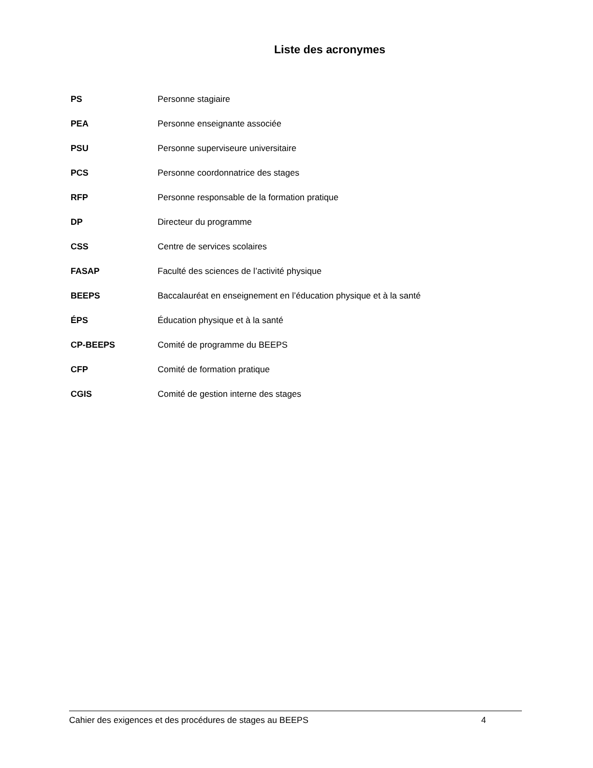Liste des acronymes
| PS | Personne stagiaire |
| PEA | Personne enseignante associée |
| PSU | Personne superviseure universitaire |
| PCS | Personne coordonnatrice des stages |
| RFP | Personne responsable de la formation pratique |
| DP | Directeur du programme |
| CSS | Centre de services scolaires |
| FASAP | Faculté des sciences de l’activité physique |
| BEEPS | Baccalauréat en enseignement en l’éducation physique et à la santé |
| ÉPS | Éducation physique et à la santé |
| CP-BEEPS | Comité de programme du BEEPS |
| CFP | Comité de formation pratique |
| CGIS | Comité de gestion interne des stages |
Cahier des exigences et des procédures de stages au BEEPS 4